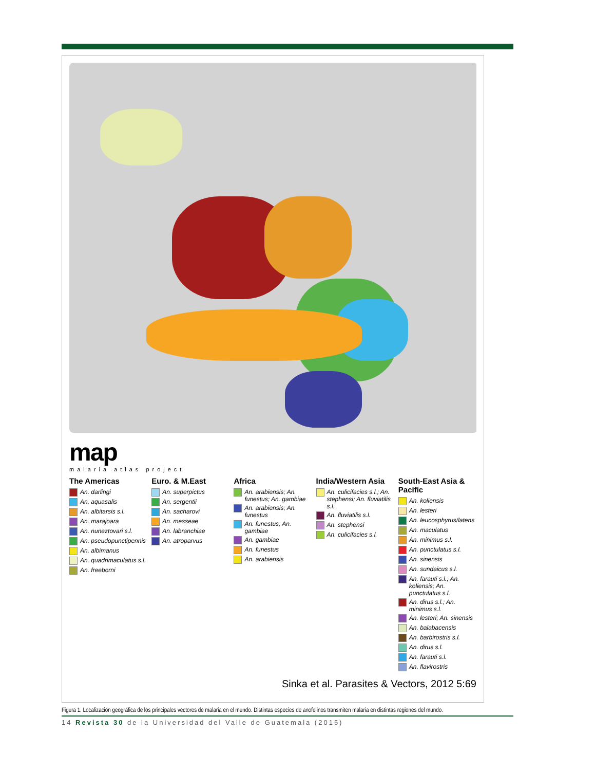map
malaria atlas project
The Americas
An. darlingi
An. aquasalis
An. albitarsis s.l.
An. marajoara
An. nuneztovari s.l.
An. pseudopunctipennis
An. albimanus
An. quadrimaculatus s.l.
An. freeborni
Euro. & M.East
An. superpictus
An. sergentii
An. sacharovi
An. messeae
An. labranchiae
An. atroparvus
Africa
An. arabiensis; An. funestus; An. gambiae
An. arabiensis; An. funestus
An. funestus; An. gambiae
An. gambiae
An. funestus
An. arabiensis
India/Western Asia
An. culicifacies s.l.; An. stephensi; An. fluviatilis s.l.
An. fluviatilis s.l.
An. stephensi
An. culicifacies s.l.
South-East Asia & Pacific
An. koliensis
An. lesteri
An. leucosphyrus/latens
An. maculatus
An. minimus s.l.
An. punctulatus s.l.
An. sinensis
An. sundaicus s.l.
An. farauti s.l.; An. koliensis; An. punctulatus s.l.
An. dirus s.l.; An. minimus s.l.
An. lesteri; An. sinensis
An. balabacensis
An. barbirostris s.l.
An. dirus s.l.
An. farauti s.l.
An. flavirostris
Sinka et al. Parasites & Vectors, 2012 5:69
Figura 1. Localización geográfica de los principales vectores de malaria en el mundo. Distintas especies de anofelinos transmiten malaria en distintas regiones del mundo.
14 Revista 30 de la Universidad del Valle de Guatemala (2015)